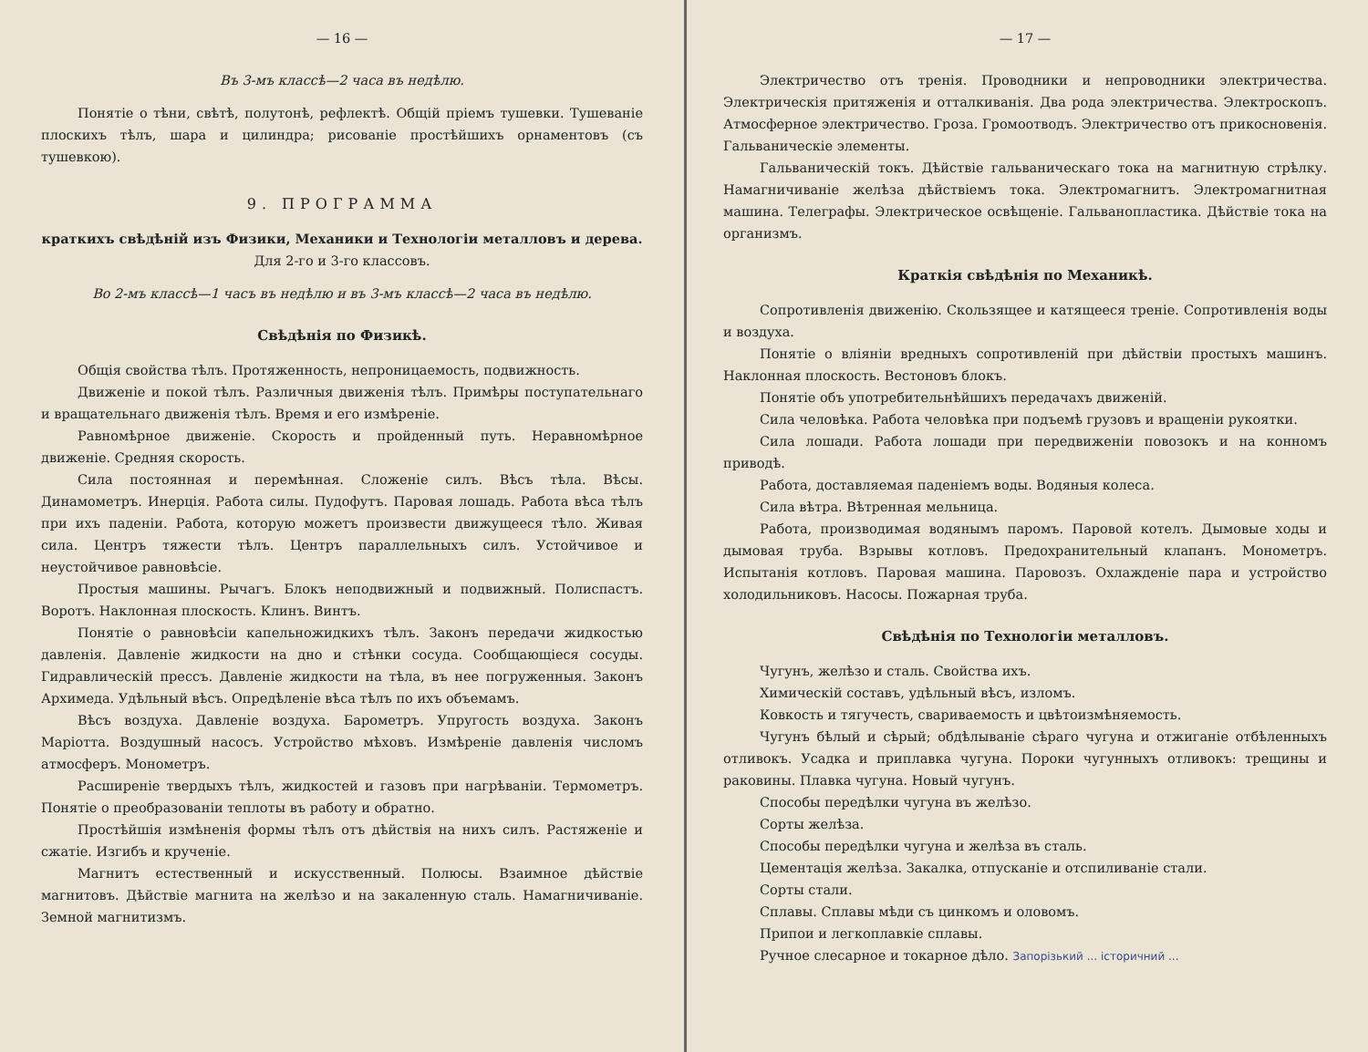— 16 —
Въ 3-мъ классѣ—2 часа въ недѣлю.
Понятіе о тѣни, свѣтѣ, полутонѣ, рефлектѣ. Общій пріемъ тушевки. Тушеваніе плоскихъ тѣлъ, шара и цилиндра; рисованіе простѣйшихъ орнаментовъ (съ тушевкою).
9. ПРОГРАММА
краткихъ свѣдѣній изъ Физики, Механики и Технологіи металловъ и дерева.
Для 2-го и 3-го классовъ.
Во 2-мъ классѣ—1 часъ въ недѣлю и въ 3-мъ классѣ—2 часа въ недѣлю.
Свѣдѣнія по Физикѣ.
Общія свойства тѣлъ. Протяженность, непроницаемость, подвижность.
Движеніе и покой тѣлъ. Различныя движенія тѣлъ. Примѣры поступательнаго и вращательнаго движенія тѣлъ. Время и его измѣреніе.
Равномѣрное движеніе. Скорость и пройденный путь. Неравномѣрное движеніе. Средняя скорость.
Сила постоянная и перемѣнная. Сложеніе силъ. Вѣсъ тѣла. Вѣсы. Динамометръ. Инерція. Работа силы. Пудофутъ. Паровая лошадь. Работа вѣса тѣлъ при ихъ паденіи. Работа, которую можетъ произвести движущееся тѣло. Живая сила. Центръ тяжести тѣлъ. Центръ параллельныхъ силъ. Устойчивое и неустойчивое равновѣсіе.
Простыя машины. Рычагъ. Блокъ неподвижный и подвижный. Полиспастъ. Воротъ. Наклонная плоскость. Клинъ. Винтъ.
Понятіе о равновѣсіи капельножидкихъ тѣлъ. Законъ передачи жидкостью давленія. Давленіе жидкости на дно и стѣнки сосуда. Сообщающіеся сосуды. Гидравлическій прессъ. Давленіе жидкости на тѣла, въ нее погруженныя. Законъ Архимеда. Удѣльный вѣсъ. Опредѣленіе вѣса тѣлъ по ихъ объемамъ.
Вѣсъ воздуха. Давленіе воздуха. Барометръ. Упругость воздуха. Законъ Маріотта. Воздушный насосъ. Устройство мѣховъ. Измѣреніе давленія числомъ атмосферъ. Монометръ.
Расширеніе твердыхъ тѣлъ, жидкостей и газовъ при нагрѣваніи. Термометръ. Понятіе о преобразованіи теплоты въ работу и обратно.
Простѣйшія измѣненія формы тѣлъ отъ дѣйствія на нихъ силъ. Растяженіе и сжатіе. Изгибъ и крученіе.
Магнитъ естественный и искусственный. Полюсы. Взаимное дѣйствіе магнитовъ. Дѣйствіе магнита на желѣзо и на закаленную сталь. Намагничиваніе. Земной магнитизмъ.
— 17 —
Электричество отъ тренія. Проводники и непроводники электричества. Электрическія притяженія и отталкиванія. Два рода электричества. Электроскопъ. Атмосферное электричество. Гроза. Громоотводъ. Электричество отъ прикосновенія. Гальваническіе элементы.
Гальваническій токъ. Дѣйствіе гальваническаго тока на магнитную стрѣлку. Намагничиваніе желѣза дѣйствіемъ тока. Электромагнитъ. Электромагнитная машина. Телеграфы. Электрическое освѣщеніе. Гальванопластика. Дѣйствіе тока на организмъ.
Краткія свѣдѣнія по Механикѣ.
Сопротивленія движенію. Скользящее и катящееся треніе. Сопротивленія воды и воздуха.
Понятіе о вліяніи вредныхъ сопротивленій при дѣйствіи простыхъ машинъ. Наклонная плоскость. Вестоновъ блокъ.
Понятіе объ употребительнѣйшихъ передачахъ движеній.
Сила человѣка. Работа человѣка при подъемѣ грузовъ и вращеніи рукоятки.
Сила лошади. Работа лошади при передвиженіи повозокъ и на конномъ приводѣ.
Работа, доставляемая паденіемъ воды. Водяныя колеса.
Сила вѣтра. Вѣтренная мельница.
Работа, производимая водянымъ паромъ. Паровой котелъ. Дымовые ходы и дымовая труба. Взрывы котловъ. Предохранительный клапанъ. Монометръ. Испытанія котловъ. Паровая машина. Паровозъ. Охлажденіе пара и устройство холодильниковъ. Насосы. Пожарная труба.
Свѣдѣнія по Технологіи металловъ.
Чугунъ, желѣзо и сталь. Свойства ихъ.
Химическій составъ, удѣльный вѣсъ, изломъ.
Ковкость и тягучесть, свариваемость и цвѣтоизмѣняемость.
Чугунъ бѣлый и сѣрый; обдѣлываніе сѣраго чугуна и отжиганіе отбѣленныхъ отливокъ. Усадка и приплавка чугуна. Пороки чугунныхъ отливокъ: трещины и раковины. Плавка чугуна. Новый чугунъ.
Способы передѣлки чугуна въ желѣзо.
Сорты желѣза.
Способы передѣлки чугуна и желѣза въ сталь.
Цементація желѣза. Закалка, отпусканіе и отспиливаніе стали.
Сорты стали.
Сплавы. Сплавы мѣди съ цинкомъ и оловомъ.
Припои и легкоплавкіе сплавы.
Ручное слесарное и токарное дѣло. Запорізький ... історичний ...